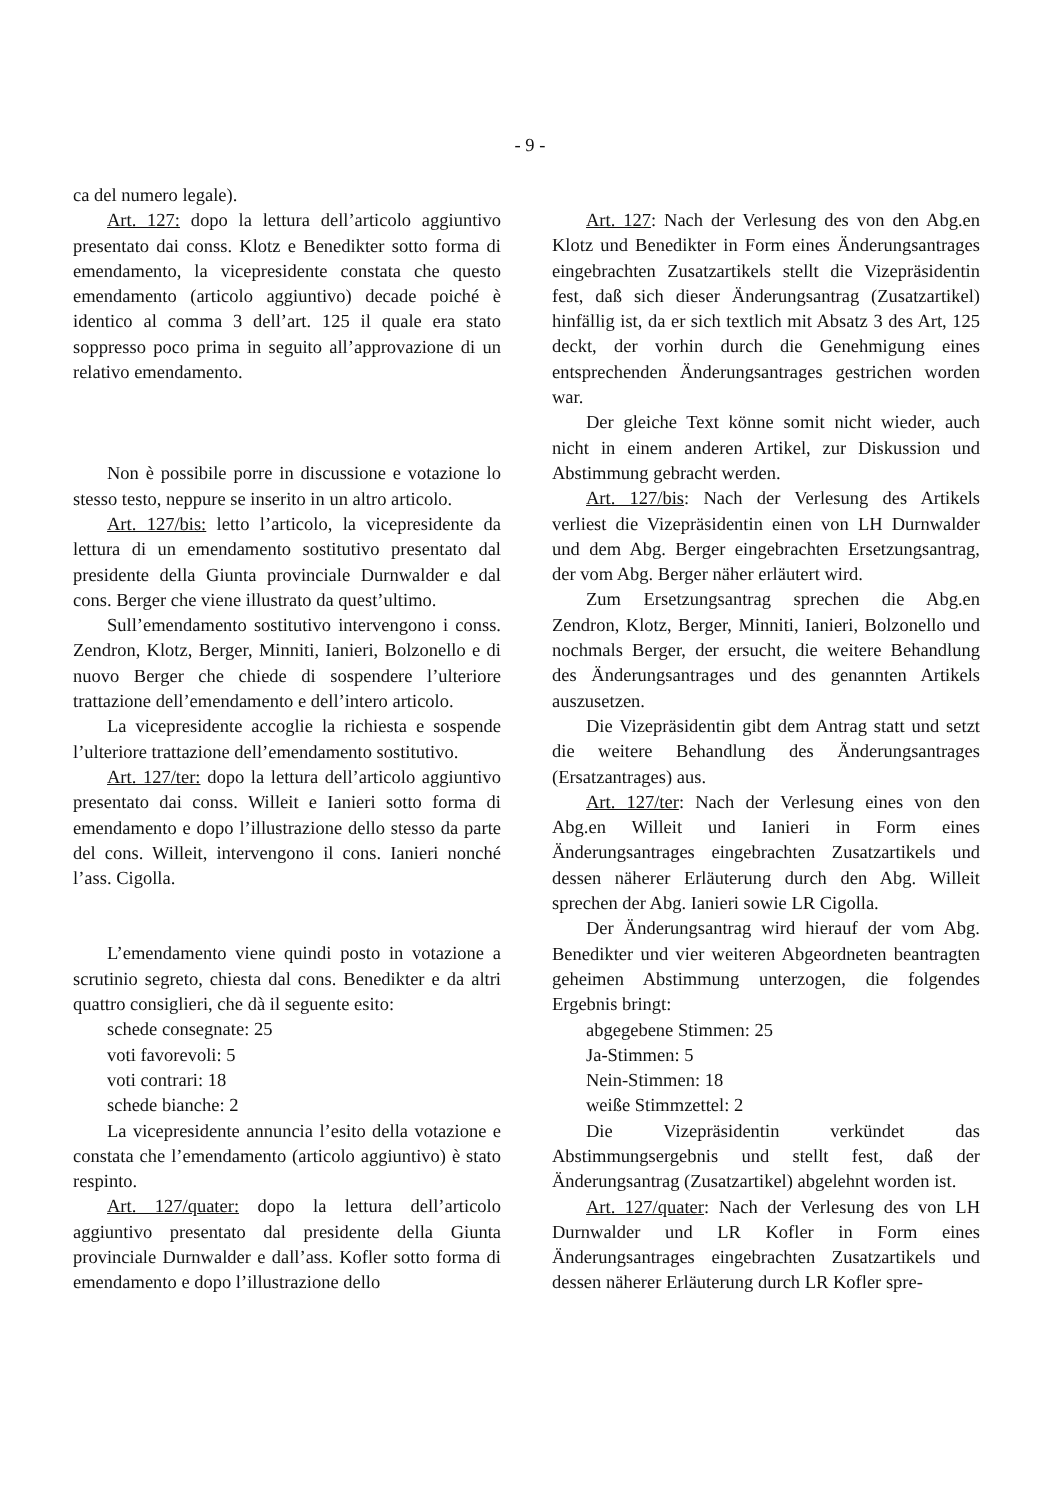- 9 -
ca del numero legale).
Art. 127: dopo la lettura dell’articolo aggiuntivo presentato dai conss. Klotz e Benedikter sotto forma di emendamento, la vicepresidente constata che questo emendamento (articolo aggiuntivo) decade poiché è identico al comma 3 dell’art. 125 il quale era stato soppresso poco prima in seguito all’approvazione di un relativo emendamento.
Non è possibile porre in discussione e votazione lo stesso testo, neppure se inserito in un altro articolo.
Art. 127/bis: letto l’articolo, la vicepresidente da lettura di un emendamento sostitutivo presentato dal presidente della Giunta provinciale Durnwalder e dal cons. Berger che viene illustrato da quest’ultimo.
Sull’emendamento sostitutivo intervengono i conss. Zendron, Klotz, Berger, Minniti, Ianieri, Bolzonello e di nuovo Berger che chiede di sospendere l’ulteriore trattazione dell’emendamento e dell’intero articolo.
La vicepresidente accoglie la richiesta e sospende l’ulteriore trattazione dell’emendamento sostitutivo.
Art. 127/ter: dopo la lettura dell’articolo aggiuntivo presentato dai conss. Willeit e Ianieri sotto forma di emendamento e dopo l’illustrazione dello stesso da parte del cons. Willeit, intervengono il cons. Ianieri nonché l’ass. Cigolla.
L’emendamento viene quindi posto in votazione a scrutinio segreto, chiesta dal cons. Benedikter e da altri quattro consiglieri, che dà il seguente esito:
schede consegnate: 25
voti favorevoli: 5
voti contrari: 18
schede bianche: 2
La vicepresidente annuncia l’esito della votazione e constata che l’emendamento (articolo aggiuntivo) è stato respinto.
Art. 127/quater: dopo la lettura dell’articolo aggiuntivo presentato dal presidente della Giunta provinciale Durnwalder e dall’ass. Kofler sotto forma di emendamento e dopo l’illustrazione dello
Art. 127: Nach der Verlesung des von den Abg.en Klotz und Benedikter in Form eines Änderungsantrages eingebrachten Zusatzartikels stellt die Vizepräsidentin fest, daß sich dieser Änderungsantrag (Zusatzartikel) hinfällig ist, da er sich textlich mit Absatz 3 des Art, 125 deckt, der vorhin durch die Genehmigung eines entsprechenden Änderungsantrages gestrichen worden war.
Der gleiche Text könne somit nicht wieder, auch nicht in einem anderen Artikel, zur Diskussion und Abstimmung gebracht werden.
Art. 127/bis: Nach der Verlesung des Artikels verliest die Vizepräsidentin einen von LH Durnwalder und dem Abg. Berger eingebrachten Ersetzungsantrag, der vom Abg. Berger näher erläutert wird.
Zum Ersetzungsantrag sprechen die Abg.en Zendron, Klotz, Berger, Minniti, Ianieri, Bolzonello und nochmals Berger, der ersucht, die weitere Behandlung des Änderungsantrages und des genannten Artikels auszusetzen.
Die Vizepräsidentin gibt dem Antrag statt und setzt die weitere Behandlung des Änderungsantrages (Ersatzantrages) aus.
Art. 127/ter: Nach der Verlesung eines von den Abg.en Willeit und Ianieri in Form eines Änderungsantrages eingebrachten Zusatzartikels und dessen näherer Erläuterung durch den Abg. Willeit sprechen der Abg. Ianieri sowie LR Cigolla.
Der Änderungsantrag wird hierauf der vom Abg. Benedikter und vier weiteren Abgeordneten beantragten geheimen Abstimmung unterzogen, die folgendes Ergebnis bringt:
abgegebene Stimmen: 25
Ja-Stimmen: 5
Nein-Stimmen: 18
weiße Stimmzettel: 2
Die Vizepräsidentin verkündet das Abstimmungsergebnis und stellt fest, daß der Änderungsantrag (Zusatzartikel) abgelehnt worden ist.
Art. 127/quater: Nach der Verlesung des von LH Durnwalder und LR Kofler in Form eines Änderungsantrages eingebrachten Zusatzartikels und dessen näherer Erläuterung durch LR Kofler spre-